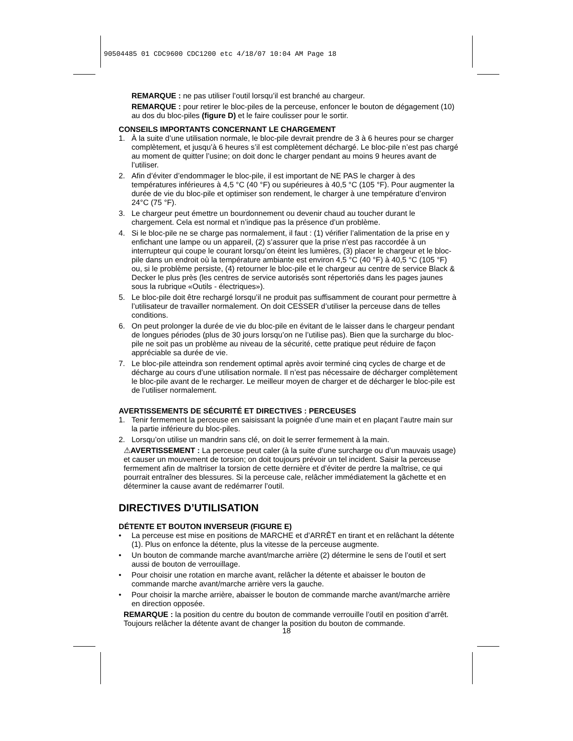90504485 01 CDC9600 CDC1200 etc 4/18/07 10:04 AM Page 18
REMARQUE : ne pas utiliser l’outil lorsqu’il est branché au chargeur.
REMARQUE : pour retirer le bloc-piles de la perceuse, enfoncer le bouton de dégagement (10) au dos du bloc-piles (figure D) et le faire coulisser pour le sortir.
CONSEILS IMPORTANTS CONCERNANT LE CHARGEMENT
1. À la suite d’une utilisation normale, le bloc-pile devrait prendre de 3 à 6 heures pour se charger complètement, et jusqu’à 6 heures s’il est complètement déchargé. Le bloc-pile n’est pas chargé au moment de quitter l’usine; on doit donc le charger pendant au moins 9 heures avant de l’utiliser.
2. Afin d’éviter d’endommager le bloc-pile, il est important de NE PAS le charger à des températures inférieures à 4,5 °C (40 °F) ou supérieures à 40,5 °C (105 °F). Pour augmenter la durée de vie du bloc-pile et optimiser son rendement, le charger à une température d’environ 24°C (75 °F).
3. Le chargeur peut émettre un bourdonnement ou devenir chaud au toucher durant le chargement. Cela est normal et n’indique pas la présence d’un problème.
4. Si le bloc-pile ne se charge pas normalement, il faut : (1) vérifier l’alimentation de la prise en y enfichant une lampe ou un appareil, (2) s’assurer que la prise n’est pas raccordée à un interrupteur qui coupe le courant lorsqu’on éteint les lumières, (3) placer le chargeur et le bloc-pile dans un endroit où la température ambiante est environ 4,5 °C (40 °F) à 40,5 °C (105 °F) ou, si le problème persiste, (4) retourner le bloc-pile et le chargeur au centre de service Black & Decker le plus près (les centres de service autorisés sont répertoriés dans les pages jaunes sous la rubrique «Outils - électriques»).
5. Le bloc-pile doit être rechargé lorsqu’il ne produit pas suffisamment de courant pour permettre à l’utilisateur de travailler normalement. On doit CESSER d’utiliser la perceuse dans de telles conditions.
6. On peut prolonger la durée de vie du bloc-pile en évitant de le laisser dans le chargeur pendant de longues périodes (plus de 30 jours lorsqu’on ne l’utilise pas). Bien que la surcharge du bloc-pile ne soit pas un problème au niveau de la sécurité, cette pratique peut réduire de façon appréciable sa durée de vie.
7. Le bloc-pile atteindra son rendement optimal après avoir terminé cinq cycles de charge et de décharge au cours d’une utilisation normale. Il n’est pas nécessaire de décharger complètement le bloc-pile avant de le recharger. Le meilleur moyen de charger et de décharger le bloc-pile est de l’utiliser normalement.
AVERTISSEMENTS DE SÉCURITÉ ET DIRECTIVES : PERCEUSES
1. Tenir fermement la perceuse en saisissant la poignée d’une main et en plaçant l’autre main sur la partie inférieure du bloc-piles.
2. Lorsqu’on utilise un mandrin sans clé, on doit le serrer fermement à la main.
⚠AVERTISSEMENT : La perceuse peut caler (à la suite d’une surcharge ou d’un mauvais usage) et causer un mouvement de torsion; on doit toujours prévoir un tel incident. Saisir la perceuse fermement afin de maîtriser la torsion de cette dernière et d’éviter de perdre la maîtrise, ce qui pourrait entraîner des blessures. Si la perceuse cale, relâcher immédiatement la gâchette et en déterminer la cause avant de redémarrer l’outil.
DIRECTIVES D’UTILISATION
DÉTENTE ET BOUTON INVERSEUR (FIGURE E)
• La perceuse est mise en positions de MARCHE et d’ARRÊT en tirant et en relâchant la détente (1). Plus on enfonce la détente, plus la vitesse de la perceuse augmente.
• Un bouton de commande marche avant/marche arrière (2) détermine le sens de l’outil et sert aussi de bouton de verrouillage.
• Pour choisir une rotation en marche avant, relâcher la détente et abaisser le bouton de commande marche avant/marche arrière vers la gauche.
• Pour choisir la marche arrière, abaisser le bouton de commande marche avant/marche arrière en direction opposée.
REMARQUE : la position du centre du bouton de commande verrouille l’outil en position d’arrêt. Toujours relâcher la détente avant de changer la position du bouton de commande.
18